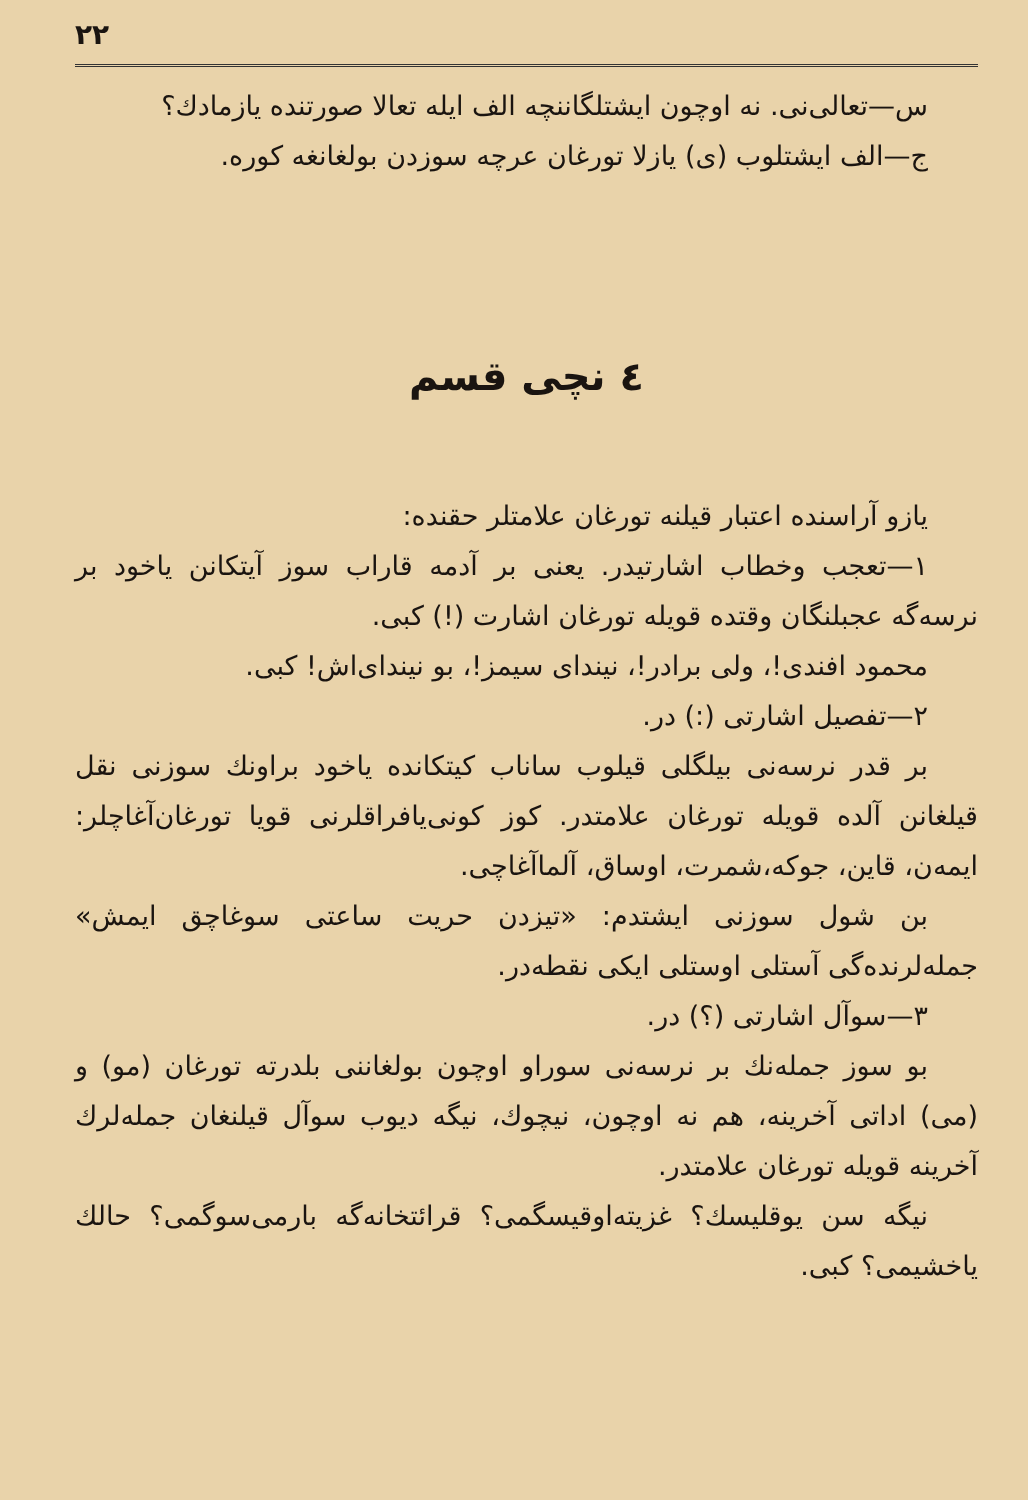٢٢
س—تعالی‌نی. نه اوچون ایشتلگاننچه الف ایله تعالا صورتنده یازمادك؟
ج—الف ایشتلوب (ی) یازلا تورغان عرچه سوزدن بولغانغه کوره.
٤ نچی قسم
یازو آراسنده اعتبار قیلنه تورغان علامتلر حقنده:
١—تعجب وخطاب اشارتیدر. یعنی بر آدمه قاراب سوز آیتکانن یاخود بر نرسه‌گه عجبلنگان وقتده قویله تورغان اشارت (!) کبی.
محمود افندی!، ولی برادر!، نیندای سیمز!، بو نیندای‌اش! کبی.
٢—تفصیل اشارتی (:) در.
بر قدر نرسه‌نی بیلگلی قیلوب ساناب کیتکانده یاخود براونك سوزنی نقل قیلغانن آلده قویله تورغان علامتدر. کوز کونی‌یافراقلرنی قویا تورغان‌آغاچلر: ایمه‌ن، قاین، جوکه،شمرت، اوساق، آلماآغاچی.
بن شول سوزنی ایشتدم: «تیزدن حریت ساعتی سوغاچق ایمش» جمله‌لرنده‌گی آستلی اوستلی ایکی نقطه‌در.
٣—سوآل اشارتی (؟) در.
بو سوز جمله‌نك بر نرسه‌نی سوراو اوچون بولغاننی بلدرته تورغان (مو) و (می) اداتی آخرینه، هم نه اوچون، نیچوك، نیگه دیوب سوآل قیلنغان جمله‌لرك آخرینه قویله تورغان علامتدر.
نیگه سن یوقلیسك؟ غزیته‌اوقیسگمی؟ قرائتخانه‌گه بارمی‌سوگمی؟ حالك یاخشیمی؟ کبی.